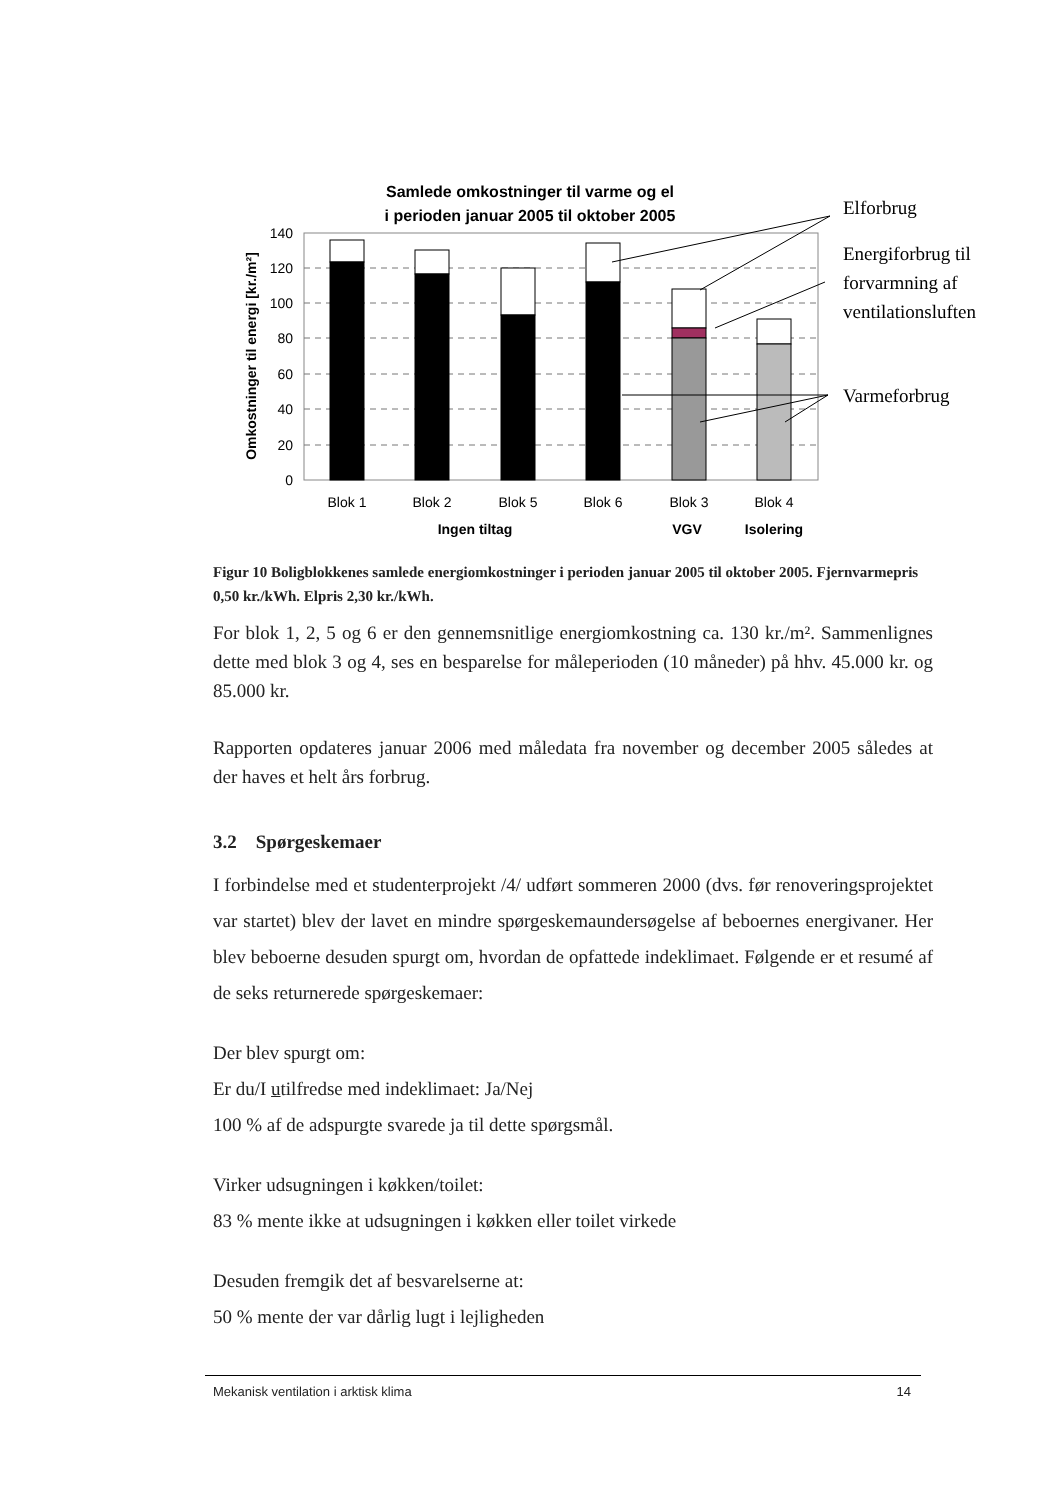Samlede omkostninger til varme og el
i perioden januar 2005 til oktober 2005
140
120
100
80
60
40
20
0
Omkostninger til energi [kr./m²]
Blok 1
Blok 2
Blok 5
Blok 6
Blok 3
Blok 4
Ingen tiltag
VGV
Isolering
Elforbrug
Energiforbrug til
forvarmning af
ventilationsluften
Varmeforbrug
Figur 10 Boligblokkenes samlede energiomkostninger i perioden januar 2005 til oktober 2005. Fjernvarmepris 0,50 kr./kWh. Elpris 2,30 kr./kWh.
For blok 1, 2, 5 og 6 er den gennemsnitlige energiomkostning ca. 130 kr./m². Sammenlignes dette med blok 3 og 4, ses en besparelse for måleperioden (10 måneder) på hhv. 45.000 kr. og 85.000 kr.
Rapporten opdateres januar 2006 med måledata fra november og december 2005 således at der haves et helt års forbrug.
3.2 Spørgeskemaer
I forbindelse med et studenterprojekt /4/ udført sommeren 2000 (dvs. før renoveringsprojektet var startet) blev der lavet en mindre spørgeskemaundersøgelse af beboernes energivaner. Her blev beboerne desuden spurgt om, hvordan de opfattede indeklimaet. Følgende er et resumé af de seks returnerede spørgeskemaer:
Der blev spurgt om:
Er du/I utilfredse med indeklimaet: Ja/Nej
100 % af de adspurgte svarede ja til dette spørgsmål.
Virker udsugningen i køkken/toilet:
83 % mente ikke at udsugningen i køkken eller toilet virkede
Desuden fremgik det af besvarelserne at:
50 % mente der var dårlig lugt i lejligheden
Mekanisk ventilation i arktisk klima 14